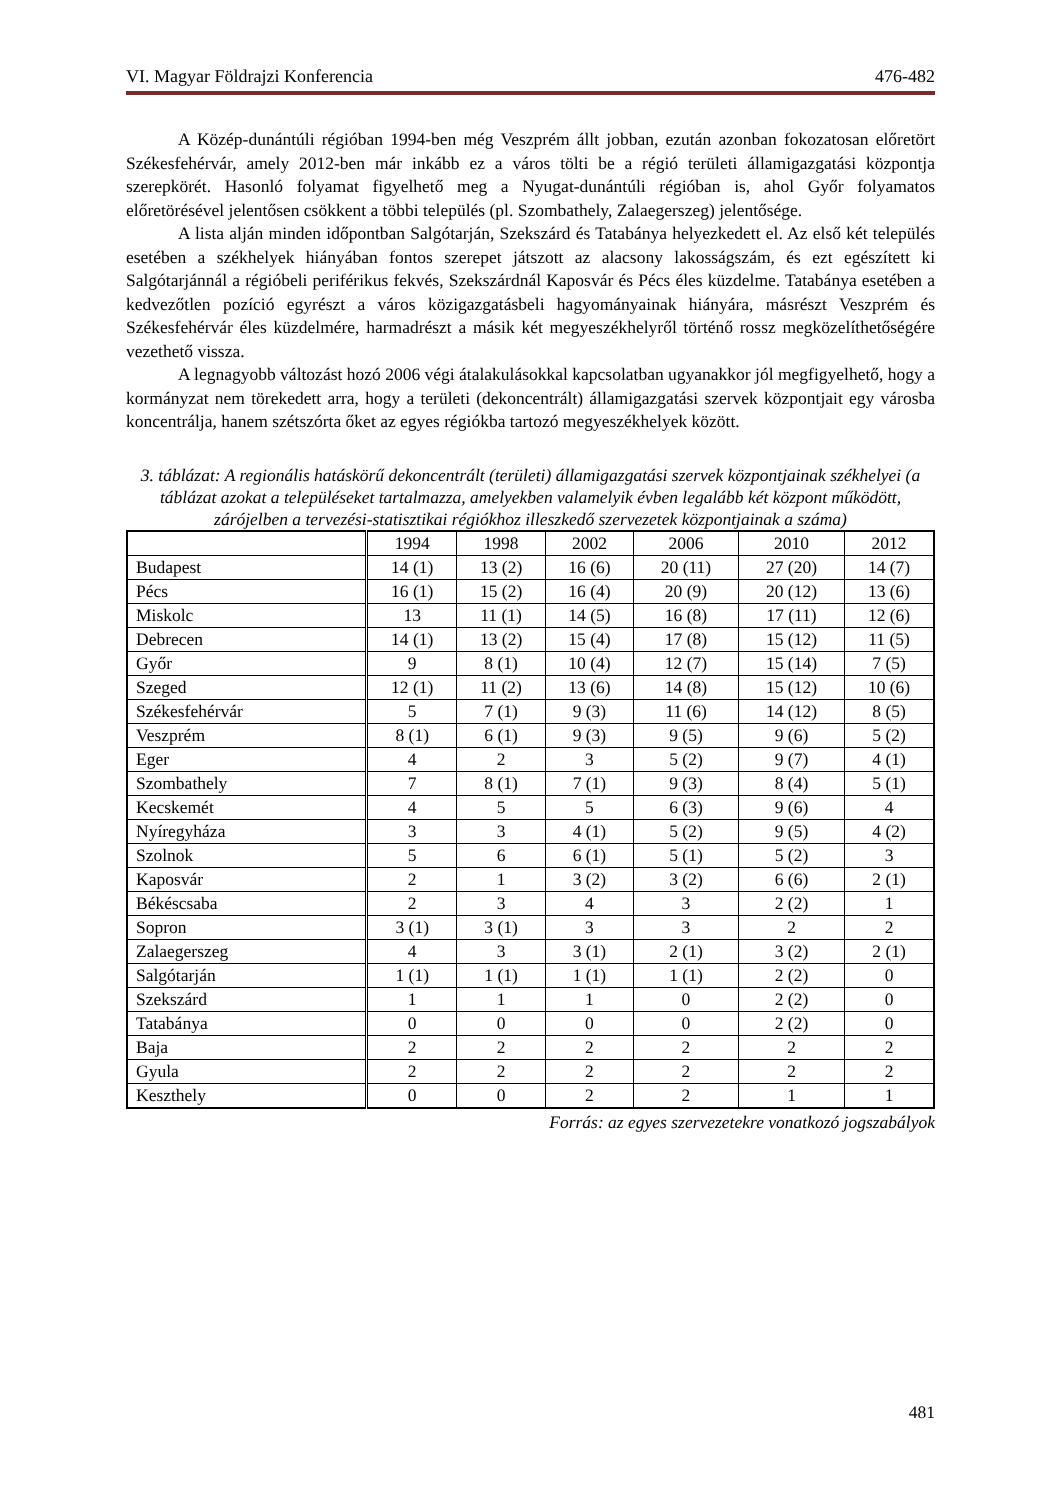VI. Magyar Földrajzi Konferencia 476-482
A Közép-dunántúli régióban 1994-ben még Veszprém állt jobban, ezután azonban fokozatosan előretört Székesfehérvár, amely 2012-ben már inkább ez a város tölti be a régió területi államigazgatási központja szerepkörét. Hasonló folyamat figyelhető meg a Nyugat-dunántúli régióban is, ahol Győr folyamatos előretörésével jelentősen csökkent a többi település (pl. Szombathely, Zalaegerszeg) jelentősége.
A lista alján minden időpontban Salgótarján, Szekszárd és Tatabánya helyezkedett el. Az első két település esetében a székhelyek hiányában fontos szerepet játszott az alacsony lakosságszám, és ezt egészített ki Salgótarjánnál a régióbeli periférikus fekvés, Szekszárdnál Kaposvár és Pécs éles küzdelme. Tatabánya esetében a kedvezőtlen pozíció egyrészt a város közigazgatásbeli hagyományainak hiányára, másrészt Veszprém és Székesfehérvár éles küzdelmére, harmadrészt a másik két megyeszékhelyről történő rossz megközelíthetőségére vezethető vissza.
A legnagyobb változást hozó 2006 végi átalakulásokkal kapcsolatban ugyanakkor jól megfigyelhető, hogy a kormányzat nem törekedett arra, hogy a területi (dekoncentrált) államigazgatási szervek központjait egy városba koncentrálja, hanem szétszórta őket az egyes régiókba tartozó megyeszékhelyek között.
3. táblázat: A regionális hatáskörű dekoncentrált (területi) államigazgatási szervek központjainak székhelyei (a táblázat azokat a településeket tartalmazza, amelyekben valamelyik évben legalább két központ működött, zárójelben a tervezési-statisztikai régiókhoz illeszkedő szervezetek központjainak a száma)
| | 1994 | 1998 | 2002 | 2006 | 2010 | 2012 |
| Budapest | 14 (1) | 13 (2) | 16 (6) | 20 (11) | 27 (20) | 14 (7) |
| Pécs | 16 (1) | 15 (2) | 16 (4) | 20 (9) | 20 (12) | 13 (6) |
| Miskolc | 13 | 11 (1) | 14 (5) | 16 (8) | 17 (11) | 12 (6) |
| Debrecen | 14 (1) | 13 (2) | 15 (4) | 17 (8) | 15 (12) | 11 (5) |
| Győr | 9 | 8 (1) | 10 (4) | 12 (7) | 15 (14) | 7 (5) |
| Szeged | 12 (1) | 11 (2) | 13 (6) | 14 (8) | 15 (12) | 10 (6) |
| Székesfehérvár | 5 | 7 (1) | 9 (3) | 11 (6) | 14 (12) | 8 (5) |
| Veszprém | 8 (1) | 6 (1) | 9 (3) | 9 (5) | 9 (6) | 5 (2) |
| Eger | 4 | 2 | 3 | 5 (2) | 9 (7) | 4 (1) |
| Szombathely | 7 | 8 (1) | 7 (1) | 9 (3) | 8 (4) | 5 (1) |
| Kecskemét | 4 | 5 | 5 | 6 (3) | 9 (6) | 4 |
| Nyíregyháza | 3 | 3 | 4 (1) | 5 (2) | 9 (5) | 4 (2) |
| Szolnok | 5 | 6 | 6 (1) | 5 (1) | 5 (2) | 3 |
| Kaposvár | 2 | 1 | 3 (2) | 3 (2) | 6 (6) | 2 (1) |
| Békéscsaba | 2 | 3 | 4 | 3 | 2 (2) | 1 |
| Sopron | 3 (1) | 3 (1) | 3 | 3 | 2 | 2 |
| Zalaegerszeg | 4 | 3 | 3 (1) | 2 (1) | 3 (2) | 2 (1) |
| Salgótarján | 1 (1) | 1 (1) | 1 (1) | 1 (1) | 2 (2) | 0 |
| Szekszárd | 1 | 1 | 1 | 0 | 2 (2) | 0 |
| Tatabánya | 0 | 0 | 0 | 0 | 2 (2) | 0 |
| Baja | 2 | 2 | 2 | 2 | 2 | 2 |
| Gyula | 2 | 2 | 2 | 2 | 2 | 2 |
| Keszthely | 0 | 0 | 2 | 2 | 1 | 1 |
Forrás: az egyes szervezetekre vonatkozó jogszabályok
481